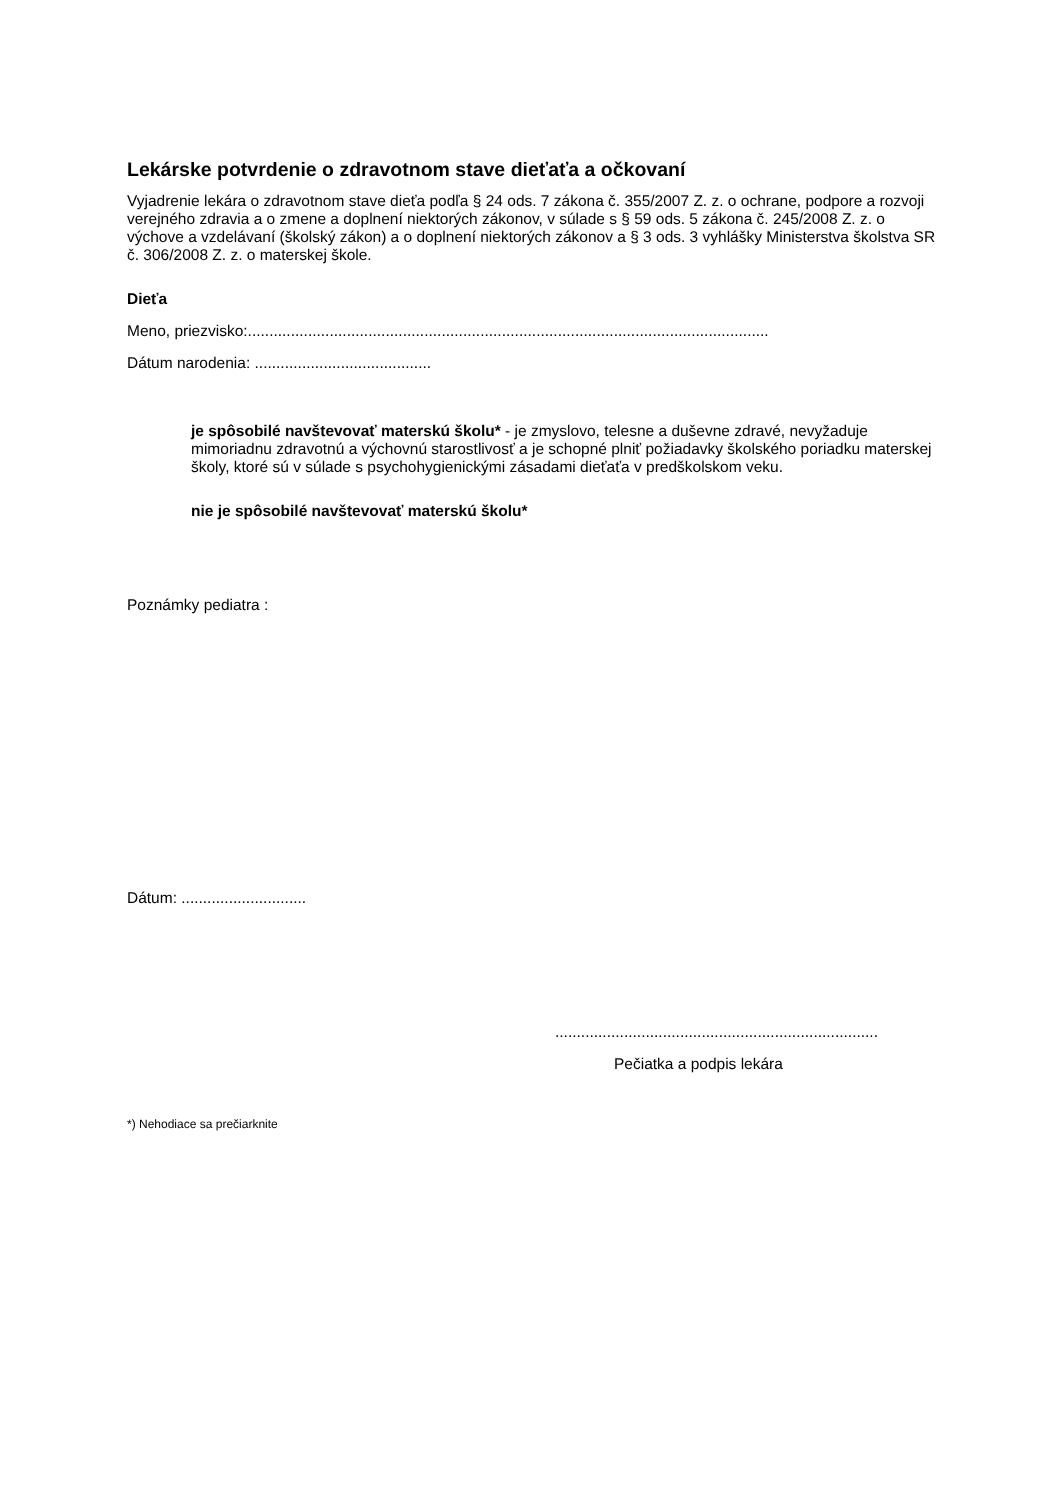Lekárske potvrdenie o zdravotnom stave dieťaťa a očkovaní
Vyjadrenie lekára o zdravotnom stave dieťa podľa § 24 ods. 7 zákona č. 355/2007 Z. z. o ochrane, podpore a rozvoji verejného zdravia a o zmene a doplnení niektorých zákonov, v súlade s § 59 ods. 5 zákona č. 245/2008 Z. z. o výchove a vzdelávaní (školský zákon) a o doplnení niektorých zákonov a § 3 ods. 3 vyhlášky Ministerstva školstva SR č. 306/2008 Z. z. o materskej škole.
Dieťa
Meno, priezvisko:.........................................................................................................................
Dátum narodenia: .........................................
je spôsobilé navštevovať materskú školu* - je zmyslovo, telesne a duševne zdravé, nevyžaduje mimoriadnu zdravotnú a výchovnú starostlivosť a je schopné plniť požiadavky školského poriadku materskej školy, ktoré sú v súlade s psychohygienickými zásadami dieťaťa v predškolskom veku.
nie je spôsobilé navštevovať materskú školu*
Poznámky pediatra :
Dátum: .............................
...........................................................................
Pečiatka a podpis lekára
*) Nehodiace sa prečiarknite